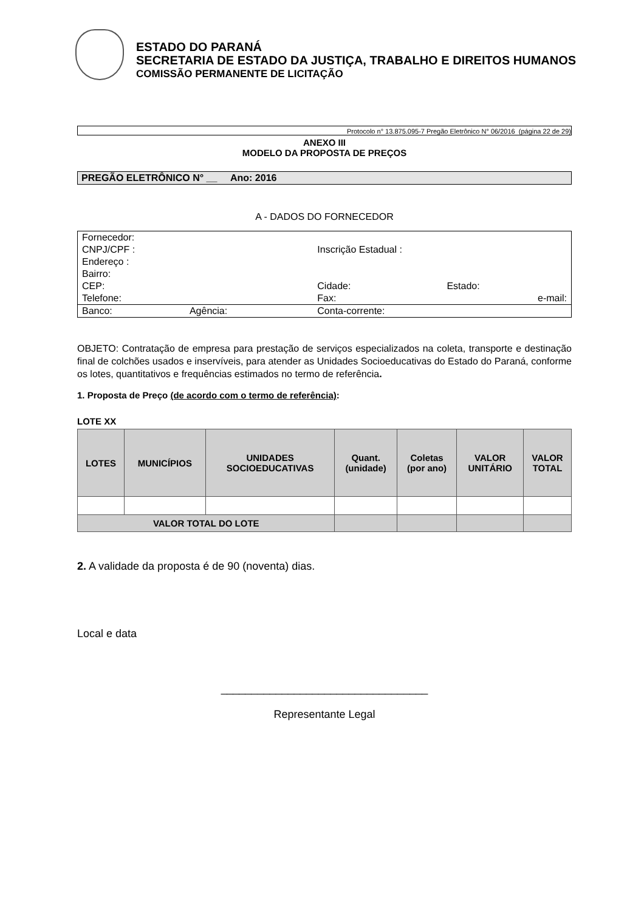ESTADO DO PARANÁ
SECRETARIA DE ESTADO DA JUSTIÇA, TRABALHO E DIREITOS HUMANOS
COMISSÃO PERMANENTE DE LICITAÇÃO
Protocolo n° 13.875.095-7 Pregão Eletrônico N° 06/2016 (página 22 de 29)
ANEXO III
MODELO DA PROPOSTA DE PREÇOS
PREGÃO ELETRÔNICO N° __ Ano: 2016
A - DADOS DO FORNECEDOR
| Fornecedor: | | | |
| CNPJ/CPF : | | Inscrição Estadual : | |
| Endereço : | | | |
| Bairro: | | | |
| CEP: | | Cidade: | Estado: |
| Telefone: | | Fax: | e-mail: |
| Banco: | Agência: | Conta-corrente: | |
OBJETO: Contratação de empresa para prestação de serviços especializados na coleta, transporte e destinação final de colchões usados e inservíveis, para atender as Unidades Socioeducativas do Estado do Paraná, conforme os lotes, quantitativos e frequências estimados no termo de referência.
1. Proposta de Preço (de acordo com o termo de referência):
LOTE XX
| LOTES | MUNICÍPIOS | UNIDADES SOCIOEDUCATIVAS | Quant. (unidade) | Coletas (por ano) | VALOR UNITÁRIO | VALOR TOTAL |
| --- | --- | --- | --- | --- | --- | --- |
| VALOR TOTAL DO LOTE | | | | | | |
2. A validade da proposta é de 90 (noventa) dias.
Local e data
__________________________________
Representante Legal